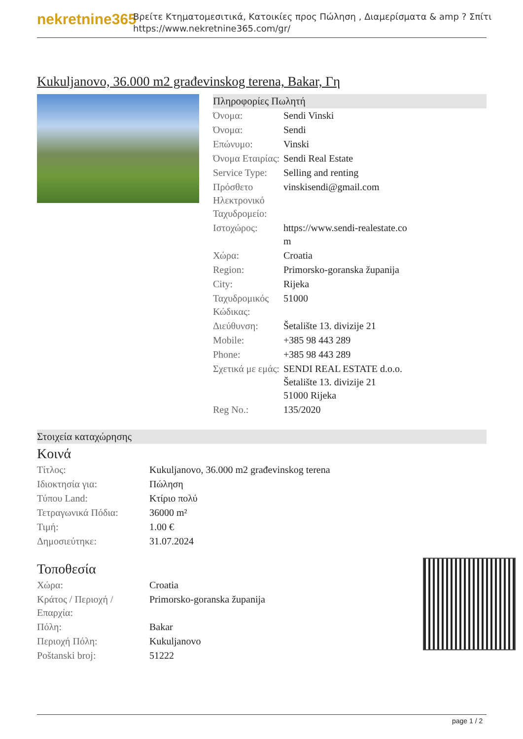nekretnine365
Βρείτε Κτηματομεσιτικά, Κατοικίες προς Πώληση , Διαμερίσματα & amp ? Σπίτι
https://www.nekretnine365.com/gr/
Kukuljanovo, 36.000 m2 građevinskog terena, Bakar, Γη
Πληροφορίες Πωλητή
| Όνομα: | Sendi Vinski |
| Όνομα: | Sendi |
| Επώνυμο: | Vinski |
| Όνομα Εταιρίας: | Sendi Real Estate |
| Service Type: | Selling and renting |
| Πρόσθετο Ηλεκτρονικό Ταχυδρομείο: | vinskisendi@gmail.com |
| Ιστοχώρος: | https://www.sendi-realestate.co m |
| Χώρα: | Croatia |
| Region: | Primorsko-goranska županija |
| City: | Rijeka |
| Ταχυδρομικός Κώδικας: | 51000 |
| Διεύθυνση: | Šetalište 13. divizije 21 |
| Mobile: | +385 98 443 289 |
| Phone: | +385 98 443 289 |
| Σχετικά με εμάς: | SENDI REAL ESTATE d.o.o. Šetalište 13. divizije 21 51000 Rijeka |
| Reg No.: | 135/2020 |
Στοιχεία καταχώρησης
Κοινά
| Τίτλος: | Kukuljanovo, 36.000 m2 građevinskog terena |
| Ιδιοκτησία για: | Πώληση |
| Τύπου Land: | Κτίριο πολύ |
| Τετραγωνικά Πόδια: | 36000 m² |
| Τιμή: | 1.00 € |
| Δημοσιεύτηκε: | 31.07.2024 |
Τοποθεσία
| Χώρα: | Croatia |
| Κράτος / Περιοχή / Επαρχία: | Primorsko-goranska županija |
| Πόλη: | Bakar |
| Περιοχή Πόλη: | Kukuljanovo |
| Poštanski broj: | 51222 |
page 1 / 2